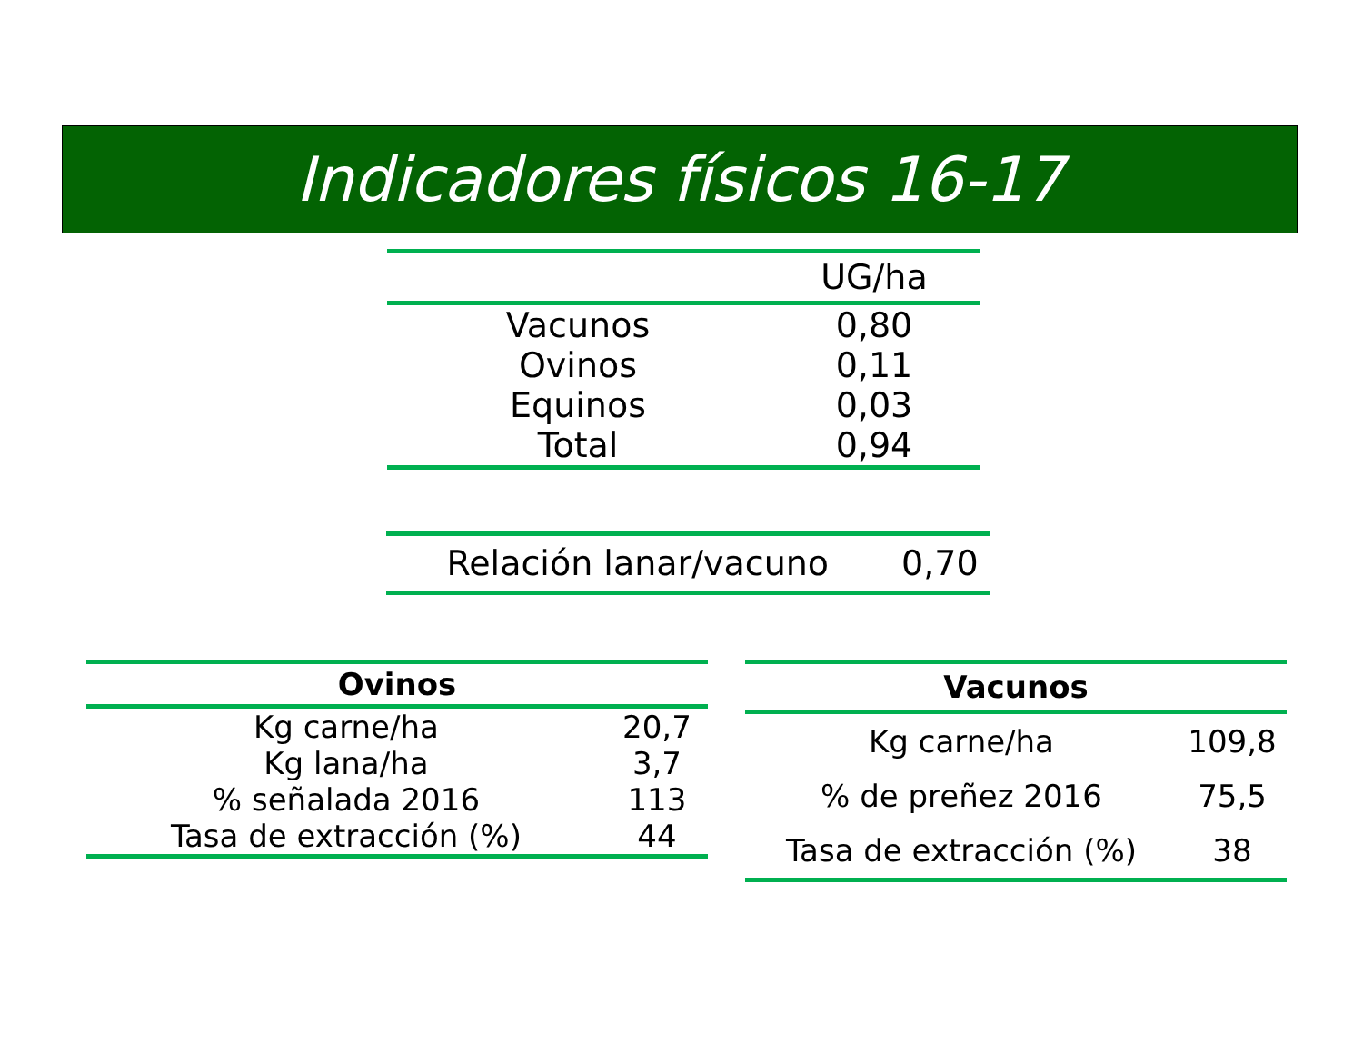Indicadores físicos 16-17
| | UG/ha |
| --- | --- |
| Vacunos | 0,80 |
| Ovinos | 0,11 |
| Equinos | 0,03 |
| Total | 0,94 |
| Relación lanar/vacuno | 0,70 |
| Ovinos | |
| --- | --- |
| Kg carne/ha | 20,7 |
| Kg lana/ha | 3,7 |
| % señalada 2016 | 113 |
| Tasa de extracción (%) | 44 |
| Vacunos | |
| --- | --- |
| Kg carne/ha | 109,8 |
| % de preñez 2016 | 75,5 |
| Tasa de extracción (%) | 38 |